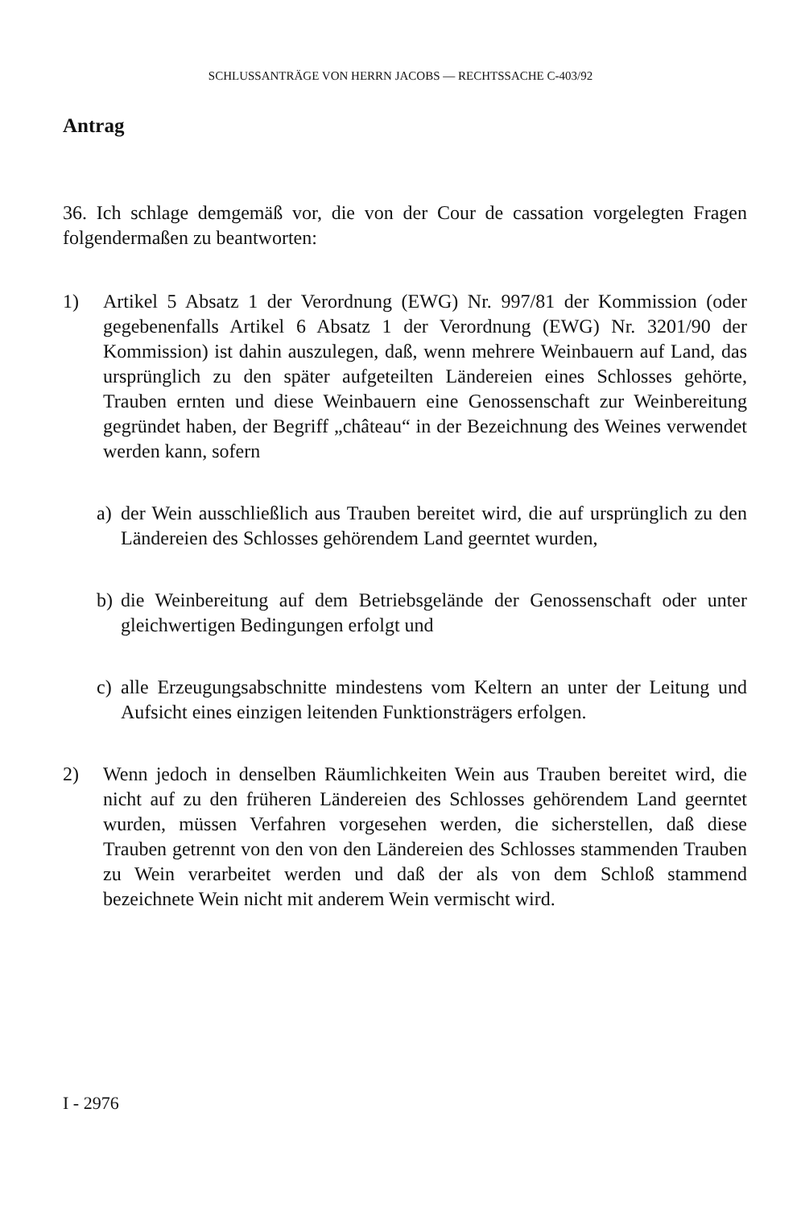SCHLUSSANTRÄGE VON HERRN JACOBS — RECHTSSACHE C-403/92
Antrag
36. Ich schlage demgemäß vor, die von der Cour de cassation vorgelegten Fragen folgendermaßen zu beantworten:
1) Artikel 5 Absatz 1 der Verordnung (EWG) Nr. 997/81 der Kommission (oder gegebenenfalls Artikel 6 Absatz 1 der Verordnung (EWG) Nr. 3201/90 der Kommission) ist dahin auszulegen, daß, wenn mehrere Weinbauern auf Land, das ursprünglich zu den später aufgeteilten Ländereien eines Schlosses gehörte, Trauben ernten und diese Weinbauern eine Genossenschaft zur Weinbereitung gegründet haben, der Begriff „château“ in der Bezeichnung des Weines verwendet werden kann, sofern
a) der Wein ausschließlich aus Trauben bereitet wird, die auf ursprünglich zu den Ländereien des Schlosses gehörendem Land geerntet wurden,
b) die Weinbereitung auf dem Betriebsgelände der Genossenschaft oder unter gleichwertigen Bedingungen erfolgt und
c) alle Erzeugungsabschnitte mindestens vom Keltern an unter der Leitung und Aufsicht eines einzigen leitenden Funktionsträgers erfolgen.
2) Wenn jedoch in denselben Räumlichkeiten Wein aus Trauben bereitet wird, die nicht auf zu den früheren Ländereien des Schlosses gehörendem Land geerntet wurden, müssen Verfahren vorgesehen werden, die sicherstellen, daß diese Trauben getrennt von den von den Ländereien des Schlosses stammenden Trauben zu Wein verarbeitet werden und daß der als von dem Schloß stammend bezeichnete Wein nicht mit anderem Wein vermischt wird.
I - 2976